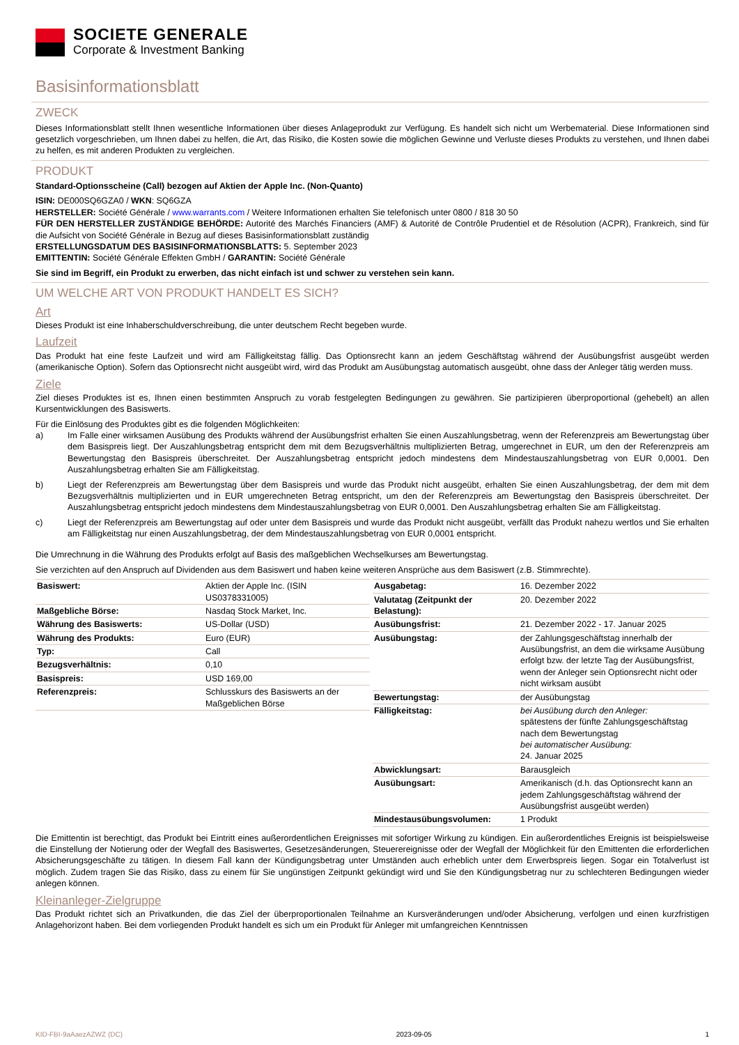SOCIETE GENERALE
Corporate & Investment Banking
Basisinformationsblatt
ZWECK
Dieses Informationsblatt stellt Ihnen wesentliche Informationen über dieses Anlageprodukt zur Verfügung. Es handelt sich nicht um Werbematerial. Diese Informationen sind gesetzlich vorgeschrieben, um Ihnen dabei zu helfen, die Art, das Risiko, die Kosten sowie die möglichen Gewinne und Verluste dieses Produkts zu verstehen, und Ihnen dabei zu helfen, es mit anderen Produkten zu vergleichen.
PRODUKT
Standard-Optionsscheine (Call) bezogen auf Aktien der Apple Inc. (Non-Quanto)
ISIN: DE000SQ6GZA0 / WKN: SQ6GZA
HERSTELLER: Société Générale / www.warrants.com / Weitere Informationen erhalten Sie telefonisch unter 0800 / 818 30 50
FÜR DEN HERSTELLER ZUSTÄNDIGE BEHÖRDE: Autorité des Marchés Financiers (AMF) & Autorité de Contrôle Prudentiel et de Résolution (ACPR), Frankreich, sind für die Aufsicht von Société Générale in Bezug auf dieses Basisinformationsblatt zuständig
ERSTELLUNGSDATUM DES BASISINFORMATIONSBLATTS: 5. September 2023
EMITTENTIN: Société Générale Effekten GmbH / GARANTIN: Société Générale
Sie sind im Begriff, ein Produkt zu erwerben, das nicht einfach ist und schwer zu verstehen sein kann.
UM WELCHE ART VON PRODUKT HANDELT ES SICH?
Art
Dieses Produkt ist eine Inhaberschuldverschreibung, die unter deutschem Recht begeben wurde.
Laufzeit
Das Produkt hat eine feste Laufzeit und wird am Fälligkeitstag fällig. Das Optionsrecht kann an jedem Geschäftstag während der Ausübungsfrist ausgeübt werden (amerikanische Option). Sofern das Optionsrecht nicht ausgeübt wird, wird das Produkt am Ausübungstag automatisch ausgeübt, ohne dass der Anleger tätig werden muss.
Ziele
Ziel dieses Produktes ist es, Ihnen einen bestimmten Anspruch zu vorab festgelegten Bedingungen zu gewähren. Sie partizipieren überproportional (gehebelt) an allen Kursentwicklungen des Basiswerts.
Für die Einlösung des Produktes gibt es die folgenden Möglichkeiten:
a) Im Falle einer wirksamen Ausübung des Produkts während der Ausübungsfrist erhalten Sie einen Auszahlungsbetrag, wenn der Referenzpreis am Bewertungstag über dem Basispreis liegt. Der Auszahlungsbetrag entspricht dem mit dem Bezugsverhältnis multiplizierten Betrag, umgerechnet in EUR, um den der Referenzpreis am Bewertungstag den Basispreis überschreitet. Der Auszahlungsbetrag entspricht jedoch mindestens dem Mindestauszahlungsbetrag von EUR 0,0001. Den Auszahlungsbetrag erhalten Sie am Fälligkeitstag.
b) Liegt der Referenzpreis am Bewertungstag über dem Basispreis und wurde das Produkt nicht ausgeübt, erhalten Sie einen Auszahlungsbetrag, der dem mit dem Bezugsverhältnis multiplizierten und in EUR umgerechneten Betrag entspricht, um den der Referenzpreis am Bewertungstag den Basispreis überschreitet. Der Auszahlungsbetrag entspricht jedoch mindestens dem Mindestauszahlungsbetrag von EUR 0,0001. Den Auszahlungsbetrag erhalten Sie am Fälligkeitstag.
c) Liegt der Referenzpreis am Bewertungstag auf oder unter dem Basispreis und wurde das Produkt nicht ausgeübt, verfällt das Produkt nahezu wertlos und Sie erhalten am Fälligkeitstag nur einen Auszahlungsbetrag, der dem Mindestauszahlungsbetrag von EUR 0,0001 entspricht.
Die Umrechnung in die Währung des Produkts erfolgt auf Basis des maßgeblichen Wechselkurses am Bewertungstag.
Sie verzichten auf den Anspruch auf Dividenden aus dem Basiswert und haben keine weiteren Ansprüche aus dem Basiswert (z.B. Stimmrechte).
| Basiswert: | Aktien der Apple Inc. (ISIN US0378331005) |
| Maßgebliche Börse: | Nasdaq Stock Market, Inc. |
| Währung des Basiswerts: | US-Dollar (USD) |
| Währung des Produkts: | Euro (EUR) |
| Typ: | Call |
| Bezugsverhältnis: | 0,10 |
| Basispreis: | USD 169,00 |
| Referenzpreis: | Schlusskurs des Basiswerts an der Maßgeblichen Börse |
| Ausgabetag: | 16. Dezember 2022 |
| Valutatag (Zeitpunkt der Belastung): | 20. Dezember 2022 |
| Ausübungsfrist: | 21. Dezember 2022 - 17. Januar 2025 |
| Ausübungstag: | der Zahlungsgeschäftstag innerhalb der Ausübungsfrist, an dem die wirksame Ausübung erfolgt bzw. der letzte Tag der Ausübungsfrist, wenn der Anleger sein Optionsrecht nicht oder nicht wirksam ausübt |
| Bewertungstag: | der Ausübungstag |
| Fälligkeitstag: | bei Ausübung durch den Anleger: spätestens der fünfte Zahlungsgeschäftstag nach dem Bewertungstag bei automatischer Ausübung: 24. Januar 2025 |
| Abwicklungsart: | Barausgleich |
| Ausübungsart: | Amerikanisch (d.h. das Optionsrecht kann an jedem Zahlungsgeschäftstag während der Ausübungsfrist ausgeübt werden) |
| Mindestausübungsvolumen: | 1 Produkt |
Die Emittentin ist berechtigt, das Produkt bei Eintritt eines außerordentlichen Ereignisses mit sofortiger Wirkung zu kündigen. Ein außerordentliches Ereignis ist beispielsweise die Einstellung der Notierung oder der Wegfall des Basiswertes, Gesetzesänderungen, Steuerereignisse oder der Wegfall der Möglichkeit für den Emittenten die erforderlichen Absicherungsgeschäfte zu tätigen. In diesem Fall kann der Kündigungsbetrag unter Umständen auch erheblich unter dem Erwerbspreis liegen. Sogar ein Totalverlust ist möglich. Zudem tragen Sie das Risiko, dass zu einem für Sie ungünstigen Zeitpunkt gekündigt wird und Sie den Kündigungsbetrag nur zu schlechteren Bedingungen wieder anlegen können.
Kleinanleger-Zielgruppe
Das Produkt richtet sich an Privatkunden, die das Ziel der überproportionalen Teilnahme an Kursveränderungen und/oder Absicherung, verfolgen und einen kurzfristigen Anlagehorizont haben. Bei dem vorliegenden Produkt handelt es sich um ein Produkt für Anleger mit umfangreichen Kenntnissen
KID-FBI-9aAaezAZWZ (DC) 2023-09-05 1